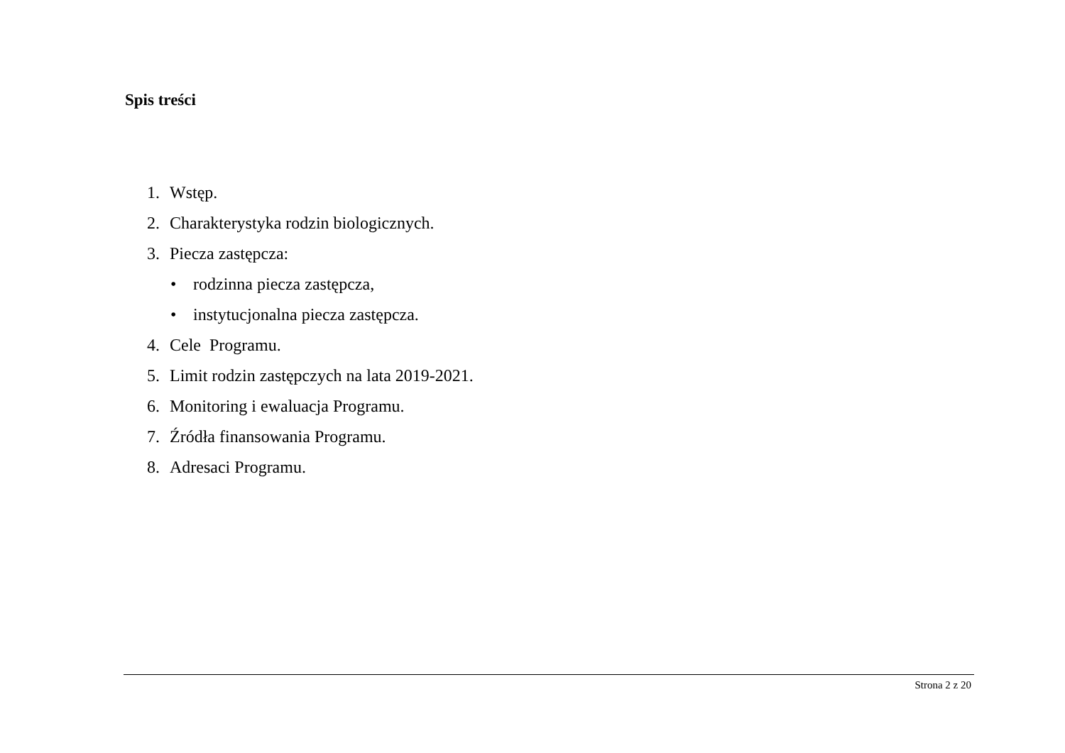Spis treści
1. Wstęp.
2. Charakterystyka rodzin biologicznych.
3. Piecza zastępcza:
• rodzinna piecza zastępcza,
• instytucjonalna piecza zastępcza.
4. Cele Programu.
5. Limit rodzin zastępczych na lata 2019-2021.
6. Monitoring i ewaluacja Programu.
7. Źródła finansowania Programu.
8. Adresaci Programu.
Strona 2 z 20